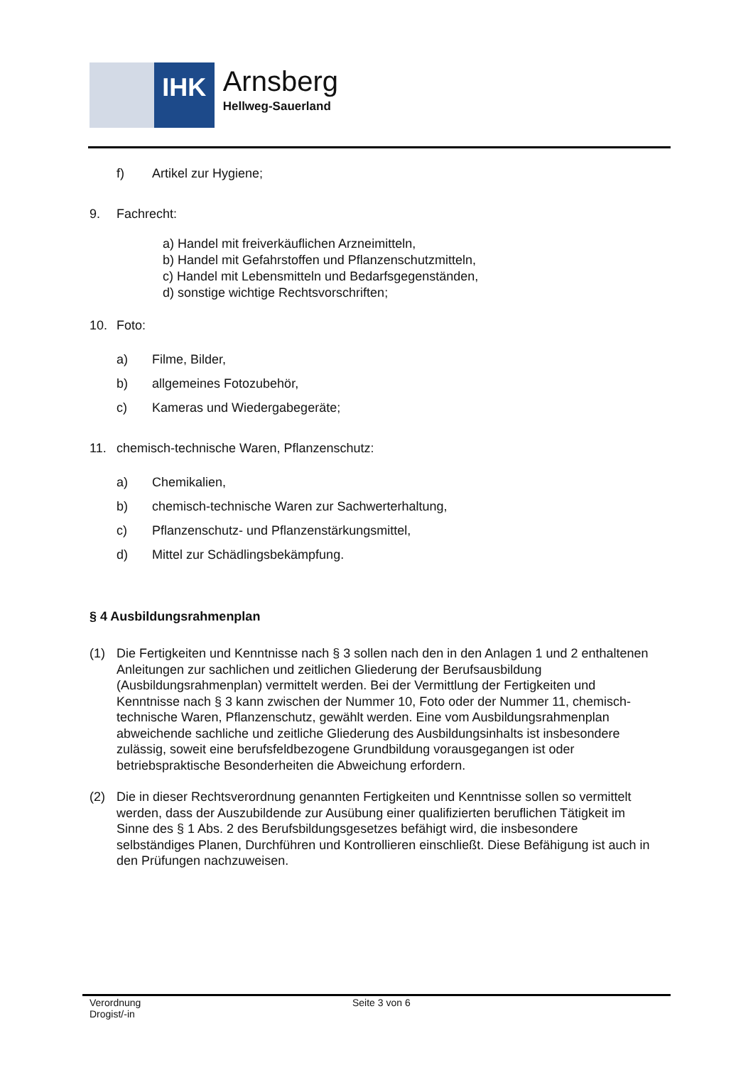IHK
Arnsberg
Hellweg-Sauerland
f) Artikel zur Hygiene;
9. Fachrecht:
a) Handel mit freiverkäuflichen Arzneimitteln,
b) Handel mit Gefahrstoffen und Pflanzenschutzmitteln,
c) Handel mit Lebensmitteln und Bedarfsgegenständen,
d) sonstige wichtige Rechtsvorschriften;
10. Foto:
a) Filme, Bilder,
b) allgemeines Fotozubehör,
c) Kameras und Wiedergabegeräte;
11. chemisch-technische Waren, Pflanzenschutz:
a) Chemikalien,
b) chemisch-technische Waren zur Sachwerterhaltung,
c) Pflanzenschutz- und Pflanzenstärkungsmittel,
d) Mittel zur Schädlingsbekämpfung.
§ 4 Ausbildungsrahmenplan
(1) Die Fertigkeiten und Kenntnisse nach § 3 sollen nach den in den Anlagen 1 und 2 enthaltenen Anleitungen zur sachlichen und zeitlichen Gliederung der Berufsausbildung (Ausbildungsrahmenplan) vermittelt werden. Bei der Vermittlung der Fertigkeiten und Kenntnisse nach § 3 kann zwischen der Nummer 10, Foto oder der Nummer 11, chemisch-technische Waren, Pflanzenschutz, gewählt werden. Eine vom Ausbildungsrahmenplan abweichende sachliche und zeitliche Gliederung des Ausbildungsinhalts ist insbesondere zulässig, soweit eine berufsfeldbezogene Grundbildung vorausgegangen ist oder betriebspraktische Besonderheiten die Abweichung erfordern.
(2) Die in dieser Rechtsverordnung genannten Fertigkeiten und Kenntnisse sollen so vermittelt werden, dass der Auszubildende zur Ausübung einer qualifizierten beruflichen Tätigkeit im Sinne des § 1 Abs. 2 des Berufsbildungsgesetzes befähigt wird, die insbesondere selbständiges Planen, Durchführen und Kontrollieren einschließt. Diese Befähigung ist auch in den Prüfungen nachzuweisen.
Verordnung
Drogist/-in
Seite 3 von 6